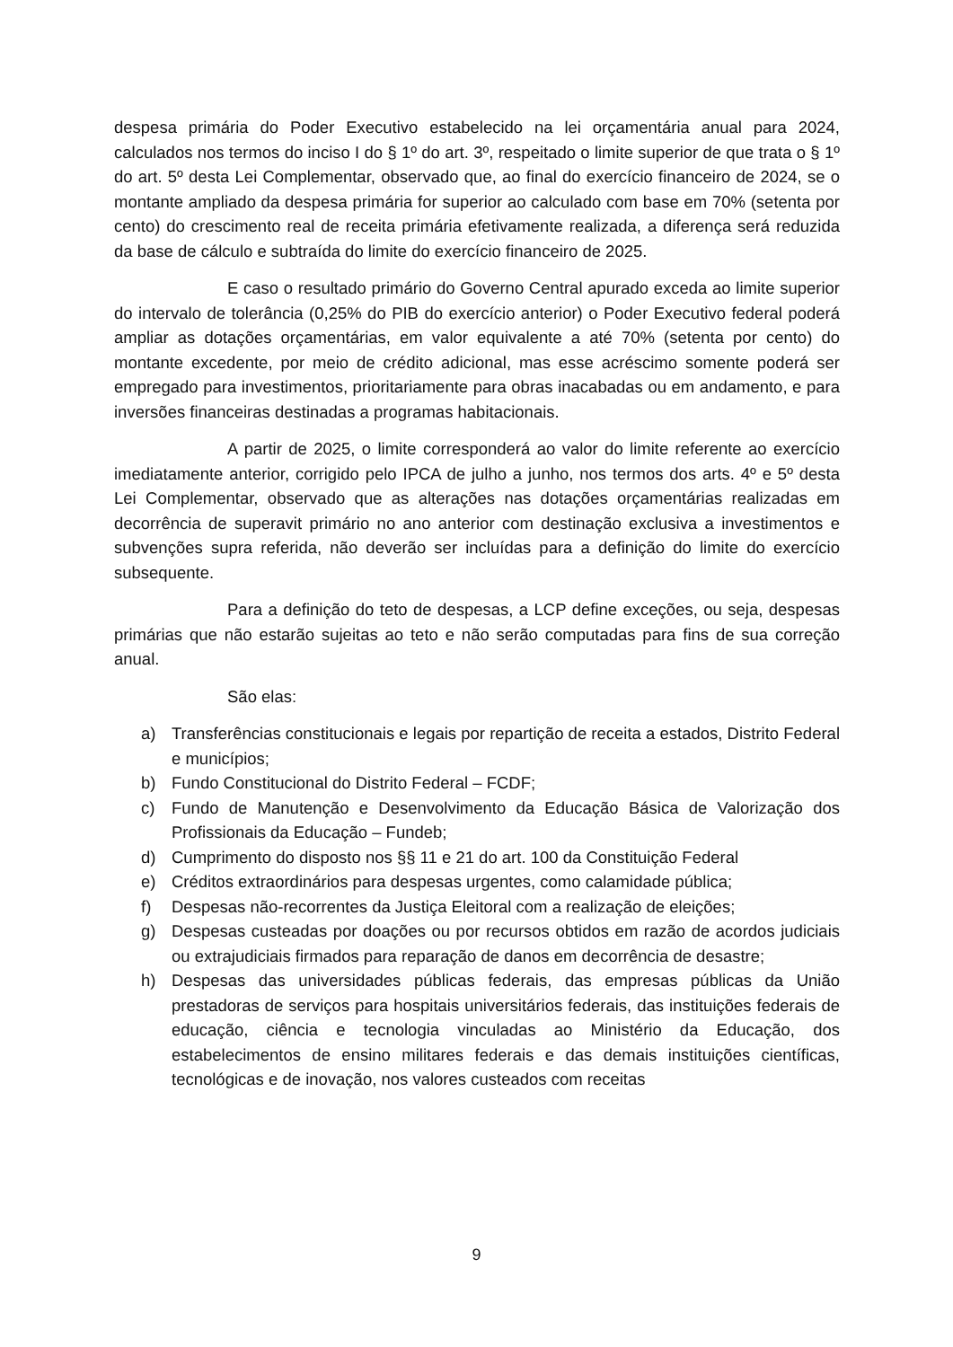despesa primária do Poder Executivo estabelecido na lei orçamentária anual para 2024, calculados nos termos do inciso I do § 1º do art. 3º, respeitado o limite superior de que trata o § 1º do art. 5º desta Lei Complementar, observado que, ao final do exercício financeiro de 2024, se o montante ampliado da despesa primária for superior ao calculado com base em 70% (setenta por cento) do crescimento real de receita primária efetivamente realizada, a diferença será reduzida da base de cálculo e subtraída do limite do exercício financeiro de 2025.
E caso o resultado primário do Governo Central apurado exceda ao limite superior do intervalo de tolerância (0,25% do PIB do exercício anterior) o Poder Executivo federal poderá ampliar as dotações orçamentárias, em valor equivalente a até 70% (setenta por cento) do montante excedente, por meio de crédito adicional, mas esse acréscimo somente poderá ser empregado para investimentos, prioritariamente para obras inacabadas ou em andamento, e para inversões financeiras destinadas a programas habitacionais.
A partir de 2025, o limite corresponderá ao valor do limite referente ao exercício imediatamente anterior, corrigido pelo IPCA de julho a junho, nos termos dos arts. 4º e 5º desta Lei Complementar, observado que as alterações nas dotações orçamentárias realizadas em decorrência de superavit primário no ano anterior com destinação exclusiva a investimentos e subvenções supra referida, não deverão ser incluídas para a definição do limite do exercício subsequente.
Para a definição do teto de despesas, a LCP define exceções, ou seja, despesas primárias que não estarão sujeitas ao teto e não serão computadas para fins de sua correção anual.
São elas:
a) Transferências constitucionais e legais por repartição de receita a estados, Distrito Federal e municípios;
b) Fundo Constitucional do Distrito Federal – FCDF;
c) Fundo de Manutenção e Desenvolvimento da Educação Básica de Valorização dos Profissionais da Educação – Fundeb;
d) Cumprimento do disposto nos §§ 11 e 21 do art. 100 da Constituição Federal
e) Créditos extraordinários para despesas urgentes, como calamidade pública;
f) Despesas não-recorrentes da Justiça Eleitoral com a realização de eleições;
g) Despesas custeadas por doações ou por recursos obtidos em razão de acordos judiciais ou extrajudiciais firmados para reparação de danos em decorrência de desastre;
h) Despesas das universidades públicas federais, das empresas públicas da União prestadoras de serviços para hospitais universitários federais, das instituições federais de educação, ciência e tecnologia vinculadas ao Ministério da Educação, dos estabelecimentos de ensino militares federais e das demais instituições científicas, tecnológicas e de inovação, nos valores custeados com receitas
9